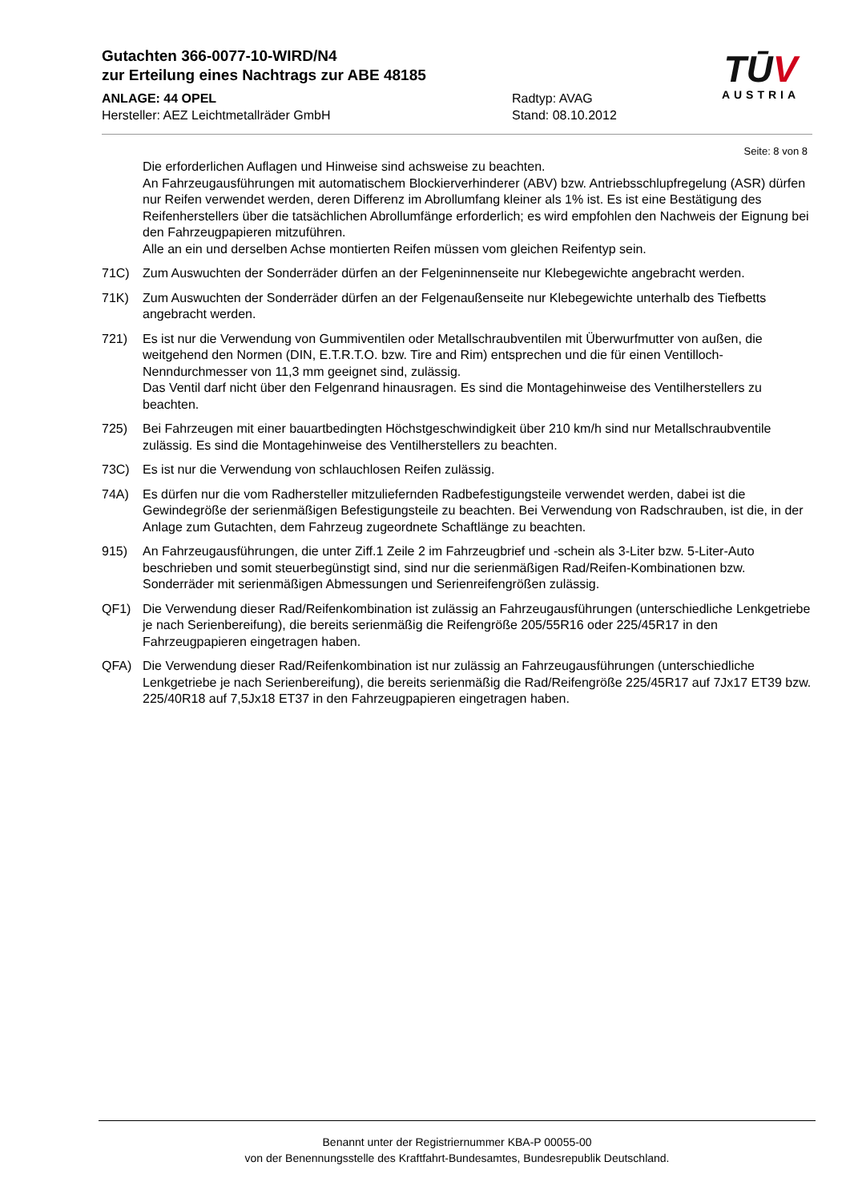Gutachten 366-0077-10-WIRD/N4
zur Erteilung eines Nachtrags zur ABE 48185
ANLAGE: 44 OPEL Radtyp: AVAG
Hersteller: AEZ Leichtmetallräder GmbH Stand: 08.10.2012
TŪV
AUSTRIA
Seite: 8 von 8
Die erforderlichen Auflagen und Hinweise sind achsweise zu beachten.
An Fahrzeugausführungen mit automatischem Blockierverhinderer (ABV) bzw. Antriebsschlupfregelung (ASR) dürfen nur Reifen verwendet werden, deren Differenz im Abrollumfang kleiner als 1% ist. Es ist eine Bestätigung des Reifenherstellers über die tatsächlichen Abrollumfänge erforderlich; es wird empfohlen den Nachweis der Eignung bei den Fahrzeugpapieren mitzuführen.
Alle an ein und derselben Achse montierten Reifen müssen vom gleichen Reifentyp sein.
71C) Zum Auswuchten der Sonderräder dürfen an der Felgeninnenseite nur Klebegewichte angebracht werden.
71K) Zum Auswuchten der Sonderräder dürfen an der Felgenaußenseite nur Klebegewichte unterhalb des Tiefbetts angebracht werden.
721) Es ist nur die Verwendung von Gummiventilen oder Metallschraubventilen mit Überwurfmutter von außen, die weitgehend den Normen (DIN, E.T.R.T.O. bzw. Tire and Rim) entsprechen und die für einen Ventilloch-Nenndurchmesser von 11,3 mm geeignet sind, zulässig.
Das Ventil darf nicht über den Felgenrand hinausragen. Es sind die Montagehinweise des Ventilherstellers zu beachten.
725) Bei Fahrzeugen mit einer bauartbedingten Höchstgeschwindigkeit über 210 km/h sind nur Metallschraubventile zulässig. Es sind die Montagehinweise des Ventilherstellers zu beachten.
73C) Es ist nur die Verwendung von schlauchlosen Reifen zulässig.
74A) Es dürfen nur die vom Radhersteller mitzuliefernden Radbefestigungsteile verwendet werden, dabei ist die Gewindegröße der serienmäßigen Befestigungsteile zu beachten. Bei Verwendung von Radschrauben, ist die, in der Anlage zum Gutachten, dem Fahrzeug zugeordnete Schaftlänge zu beachten.
915) An Fahrzeugausführungen, die unter Ziff.1 Zeile 2 im Fahrzeugbrief und -schein als 3-Liter bzw. 5-Liter-Auto beschrieben und somit steuerbegünstigt sind, sind nur die serienmäßigen Rad/Reifen-Kombinationen bzw. Sonderräder mit serienmäßigen Abmessungen und Serienreifengrößen zulässig.
QF1) Die Verwendung dieser Rad/Reifenkombination ist zulässig an Fahrzeugausführungen (unterschiedliche Lenkgetriebe je nach Serienbereifung), die bereits serienmäßig die Reifengröße 205/55R16 oder 225/45R17 in den Fahrzeugpapieren eingetragen haben.
QFA) Die Verwendung dieser Rad/Reifenkombination ist nur zulässig an Fahrzeugausführungen (unterschiedliche Lenkgetriebe je nach Serienbereifung), die bereits serienmäßig die Rad/Reifengröße 225/45R17 auf 7Jx17 ET39 bzw. 225/40R18 auf 7,5Jx18 ET37 in den Fahrzeugpapieren eingetragen haben.
Benannt unter der Registriernummer KBA-P 00055-00
von der Benennungsstelle des Kraftfahrt-Bundesamtes, Bundesrepublik Deutschland.